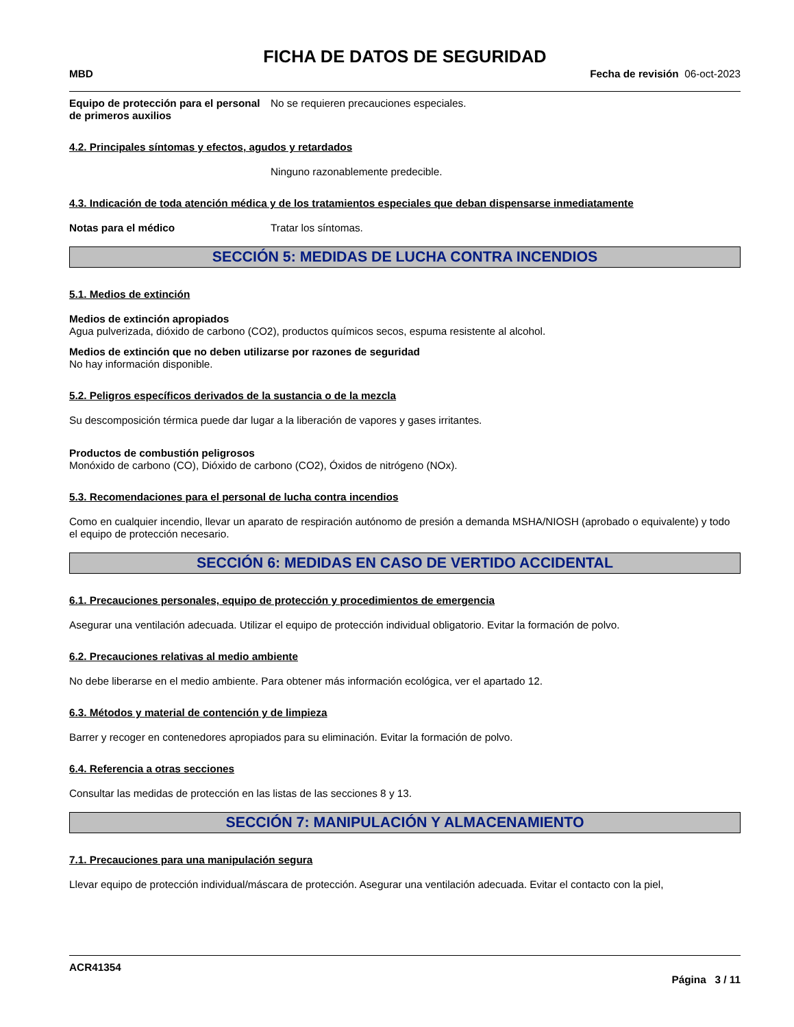FICHA DE DATOS DE SEGURIDAD
MBD Fecha de revisión 06-oct-2023
Equipo de protección para el personal de primeros auxilios
No se requieren precauciones especiales.
4.2. Principales síntomas y efectos, agudos y retardados
Ninguno razonablemente predecible.
4.3. Indicación de toda atención médica y de los tratamientos especiales que deban dispensarse inmediatamente
Notas para el médico Tratar los síntomas.
SECCIÓN 5: MEDIDAS DE LUCHA CONTRA INCENDIOS
5.1. Medios de extinción
Medios de extinción apropiados
Agua pulverizada, dióxido de carbono (CO2), productos químicos secos, espuma resistente al alcohol.
Medios de extinción que no deben utilizarse por razones de seguridad
No hay información disponible.
5.2. Peligros específicos derivados de la sustancia o de la mezcla
Su descomposición térmica puede dar lugar a la liberación de vapores y gases irritantes.
Productos de combustión peligrosos
Monóxido de carbono (CO), Dióxido de carbono (CO2), Óxidos de nitrógeno (NOx).
5.3. Recomendaciones para el personal de lucha contra incendios
Como en cualquier incendio, llevar un aparato de respiración autónomo de presión a demanda MSHA/NIOSH (aprobado o equivalente) y todo el equipo de protección necesario.
SECCIÓN 6: MEDIDAS EN CASO DE VERTIDO ACCIDENTAL
6.1. Precauciones personales, equipo de protección y procedimientos de emergencia
Asegurar una ventilación adecuada. Utilizar el equipo de protección individual obligatorio. Evitar la formación de polvo.
6.2. Precauciones relativas al medio ambiente
No debe liberarse en el medio ambiente. Para obtener más información ecológica, ver el apartado 12.
6.3. Métodos y material de contención y de limpieza
Barrer y recoger en contenedores apropiados para su eliminación. Evitar la formación de polvo.
6.4. Referencia a otras secciones
Consultar las medidas de protección en las listas de las secciones 8 y 13.
SECCIÓN 7: MANIPULACIÓN Y ALMACENAMIENTO
7.1. Precauciones para una manipulación segura
Llevar equipo de protección individual/máscara de protección. Asegurar una ventilación adecuada. Evitar el contacto con la piel,
ACR41354
Página 3 / 11